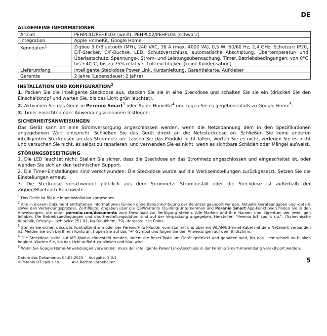DE
ALLGEMEINE INFORMATIONEN
| Artikel | PEHPL01/PEHPL03 (weiß), PEHPL02/PEHPL04 (schwarz) |
| Integration | Apple HomeKit, Google Home |
| Kenndaten<sup>1</sup> | Zigbee 3.0/Bluetooth (MFi), 240 VAC, 16 A (max. 4000 VA), 0,5 W, 50/60 Hz, 2,4 GHz, Schutzart IP20, E/F-Stecker, C/F-Buchse, LED, Schutzverschluss, automatische Abschaltung, Übertemperatur- und Überlastschutz, Spannungs-, Strom- und Leistungsüberwachung, Timer. Betriebsbedingungen: von 0°C bis +40°C, bis zu 75% relativer Luftfeuchtigkeit (keine Kondensation). |
| Lieferumfang | Intelligente Steckdose Power Link, Kurzanleitung, Garantiekarte, Aufkleber |
| Garantie | 2 Jahre (Lebensdauer: 2 Jahre) |
INSTALLATION UND KONFIGURATION<sup>2</sup>
1. Packen Sie die intelligente Steckdose aus, stecken Sie sie in eine Steckdose und schalten Sie sie ein (drücken Sie den Einschaltknopf und warten Sie, bis das Licht grün leuchtet).
2. Aktivieren Sie das Gerät in Perenio Smart<sup>3</sup> oder Apple HomeKit<sup>4</sup> und fügen Sie es gegebenenfalls zu Google Home<sup>5</sup>.
3. Timer einrichten oder Anwendungsszenarien festlegen.
SICHERHEITSANWEISUNGEN
Das Gerät kann an eine Stromversorgung angeschlossen werden, wenn die Netzspannung dem in den Spezifikationen angegebenen Wert entspricht. Schließen Sie das Gerät direkt an die Netzsteckdose an. Schließen Sie keine anderen intelligenten Steckdosen an das Stromnetz an. Lassen Sie das Produkt nicht fallen, werfen Sie es nicht, zerlegen Sie es nicht und versuchen Sie nicht, es selbst zu reparieren, und verwenden Sie es nicht, wenn es sichtbare Schäden oder Mängel aufweist.
STÖRUNGSBESEITIGUNG
1. Die LED leuchtet nicht: Stellen Sie sicher, dass die Steckdose an das Stromnetz angeschlossen und eingeschaltet ist, oder wenden Sie sich an den technischen Support.
2. Die Timer-Einstellungen sind verschwunden: Die Steckdose wurde auf die Werkseinstellungen zurückgesetzt. Setzen Sie die Einstellungen erneut.
3. Die Steckdose verschwindet plötzlich aus dem Stromnetz: Stromausfall oder die Steckdose ist außerhalb der Zigbee/Bluetooth-Reichweite.
<sup>1</sup> Das Gerät ist für die Inneninstallation vorgesehen.
<sup>2</sup> Alle in diesem Dokument enthaltenen Informationen können ohne Benachrichtigung der Benutzer geändert werden. Aktuelle Geräteangaben und -details sowie den Verbindungsprozess, Zertifikate, Angaben über die QS/Warranty Claiming-Unternehmen und Perenio Smart App-Funktionen finden Sie in den Anweisungen, die unter perenio.com/documents zum Download zur Verfügung stehen. Alle Marken und ihre Namen sind Eigentum der jeweiligen Inhaber. Die Betriebsbedingungen und das Herstellungsdatum sind auf der Verpackung angegeben. Hersteller: "Perenio IoT spol s r.o.". (Tschechische Republik, Rzicany - Jazhlovice 251 01, Na Dloukhem, 79). Hergestellt in China.
<sup>3</sup> Stellen Sie sicher, dass das Kontrollzentrum oder der Perenio® IoT-Router vorinstalliert und über ein WLAN/Ethernet-Kabel mit dem Netzwerk verbunden ist. Melden Sie sich bei Ihrem Konto an, tippen Sie auf das "+"-Symbol und folgen Sie den Anweisungen auf dem Bildschirm.
<sup>4</sup> Die Steckdose sollte auf MFi-Modus eingestellt werden, indem die Reset-Taste am Gerät gedrückt und gehalten wird, bis das Licht schnell zu blinken beginnt. Warten Sie, bis das Licht aufhört zu blinken und blau wird.
<sup>5</sup> Wenn Sie Google Home-Anwendungen verwenden, muss der intelligente Power Link-Anschluss in der Perenio Smart-Anwendung vorakitviert werden.
Datum des Dokuments: 04.05.2023 Ausgabe: 3.0.1
©Perenio IoT spol s r.o. Alle Rechte vorbehalten
5